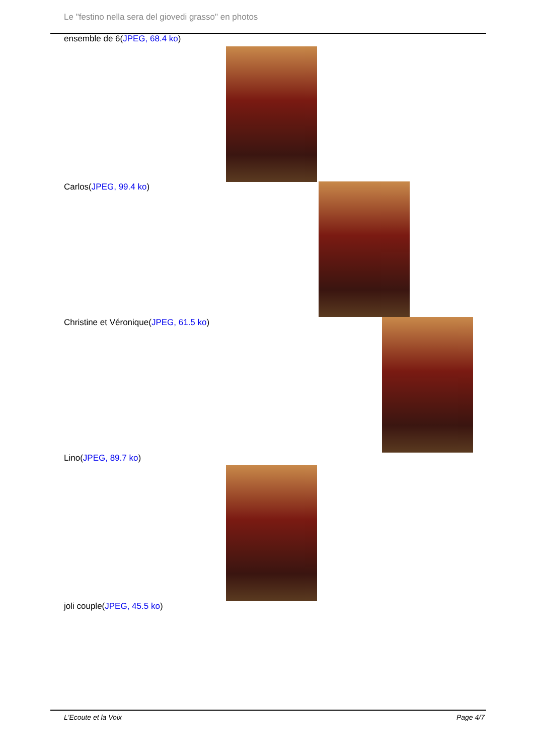Le "festino nella sera del giovedi grasso" en photos
ensemble de 6(JPEG, 68.4 ko)
Carlos(JPEG, 99.4 ko)
Christine et Véronique(JPEG, 61.5 ko)
Lino(JPEG, 89.7 ko)
joli couple(JPEG, 45.5 ko)
L'Ecoute et la Voix Page 4/7